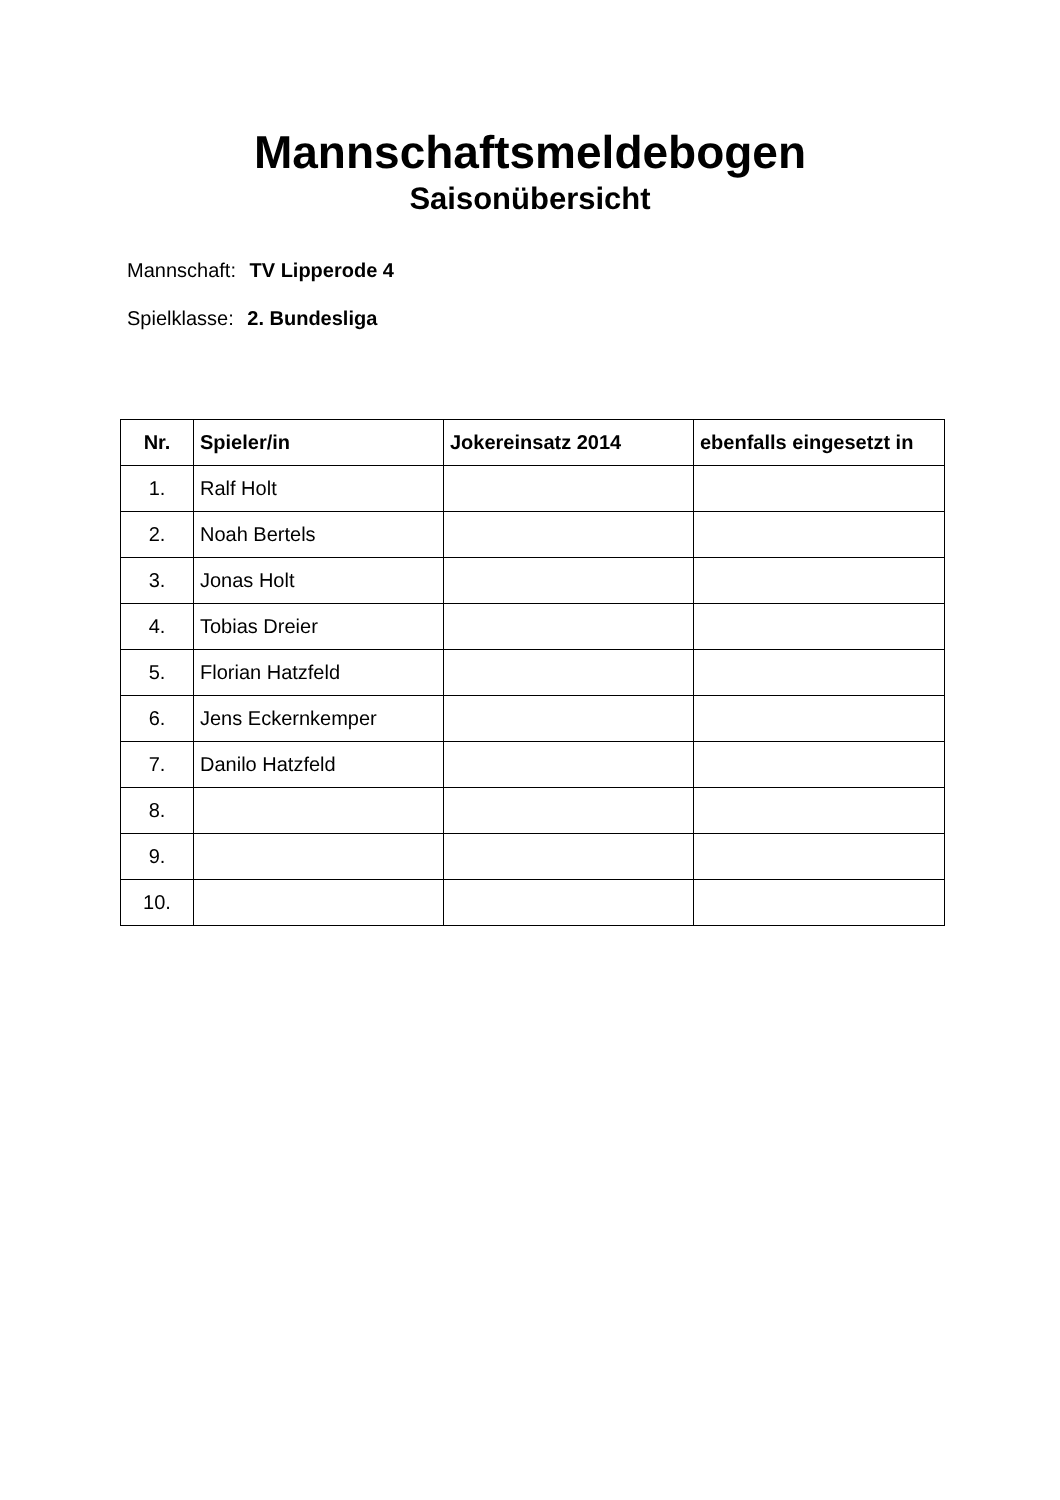Mannschaftsmeldebogen
Saisonübersicht
Mannschaft: TV Lipperode 4
Spielklasse: 2. Bundesliga
| Nr. | Spieler/in | Jokereinsatz 2014 | ebenfalls eingesetzt in |
| --- | --- | --- | --- |
| 1. | Ralf Holt | | |
| 2. | Noah Bertels | | |
| 3. | Jonas Holt | | |
| 4. | Tobias Dreier | | |
| 5. | Florian Hatzfeld | | |
| 6. | Jens Eckernkemper | | |
| 7. | Danilo Hatzfeld | | |
| 8. | | | |
| 9. | | | |
| 10. | | | |